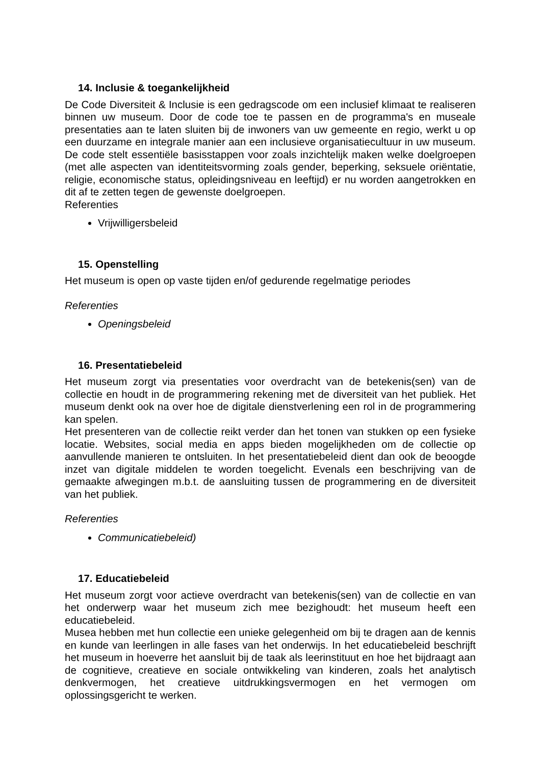14. Inclusie & toegankelijkheid
De Code Diversiteit & Inclusie is een gedragscode om een inclusief klimaat te realiseren binnen uw museum. Door de code toe te passen en de programma's en museale presentaties aan te laten sluiten bij de inwoners van uw gemeente en regio, werkt u op een duurzame en integrale manier aan een inclusieve organisatiecultuur in uw museum. De code stelt essentiële basisstappen voor zoals inzichtelijk maken welke doelgroepen (met alle aspecten van identiteitsvorming zoals gender, beperking, seksuele oriëntatie, religie, economische status, opleidingsniveau en leeftijd) er nu worden aangetrokken en dit af te zetten tegen de gewenste doelgroepen.
Referenties
Vrijwilligersbeleid
15. Openstelling
Het museum is open op vaste tijden en/of gedurende regelmatige periodes
Referenties
Openingsbeleid
16. Presentatiebeleid
Het museum zorgt via presentaties voor overdracht van de betekenis(sen) van de collectie en houdt in de programmering rekening met de diversiteit van het publiek. Het museum denkt ook na over hoe de digitale dienstverlening een rol in de programmering kan spelen.
Het presenteren van de collectie reikt verder dan het tonen van stukken op een fysieke locatie. Websites, social media en apps bieden mogelijkheden om de collectie op aanvullende manieren te ontsluiten. In het presentatiebeleid dient dan ook de beoogde inzet van digitale middelen te worden toegelicht. Evenals een beschrijving van de gemaakte afwegingen m.b.t. de aansluiting tussen de programmering en de diversiteit van het publiek.
Referenties
Communicatiebeleid)
17. Educatiebeleid
Het museum zorgt voor actieve overdracht van betekenis(sen) van de collectie en van het onderwerp waar het museum zich mee bezighoudt: het museum heeft een educatiebeleid.
Musea hebben met hun collectie een unieke gelegenheid om bij te dragen aan de kennis en kunde van leerlingen in alle fases van het onderwijs. In het educatiebeleid beschrijft het museum in hoeverre het aansluit bij de taak als leerinstituut en hoe het bijdraagt aan de cognitieve, creatieve en sociale ontwikkeling van kinderen, zoals het analytisch denkvermogen, het creatieve uitdrukkingsvermogen en het vermogen om oplossingsgericht te werken.